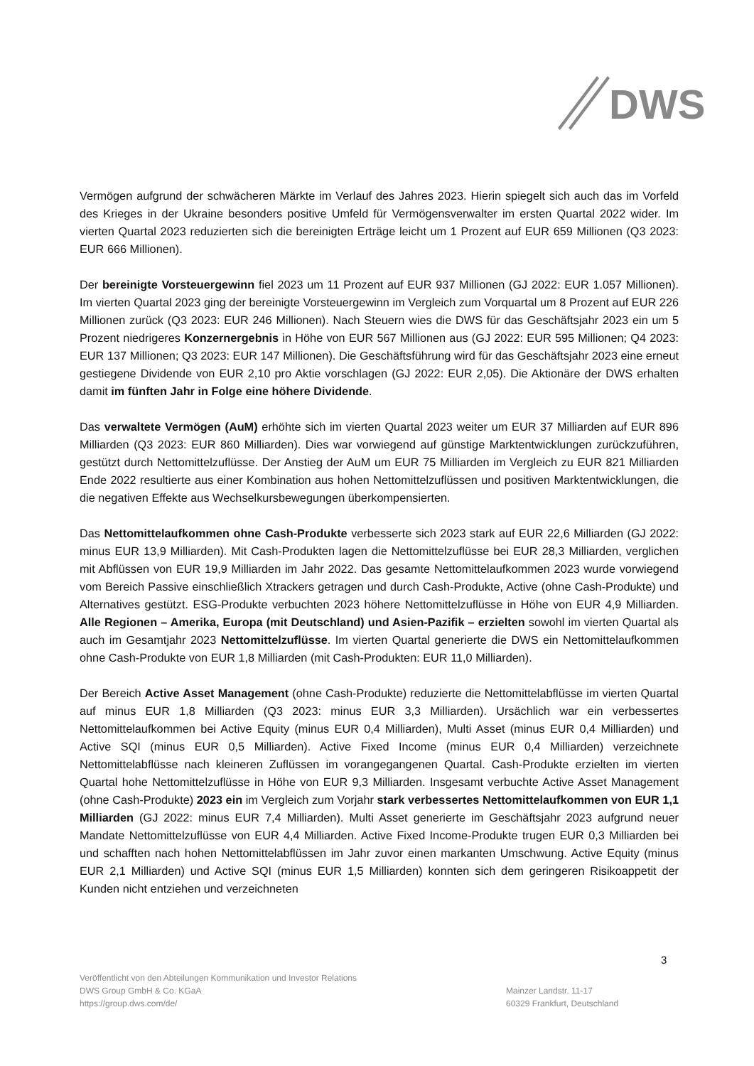DWS
Vermögen aufgrund der schwächeren Märkte im Verlauf des Jahres 2023. Hierin spiegelt sich auch das im Vorfeld des Krieges in der Ukraine besonders positive Umfeld für Vermögensverwalter im ersten Quartal 2022 wider. Im vierten Quartal 2023 reduzierten sich die bereinigten Erträge leicht um 1 Prozent auf EUR 659 Millionen (Q3 2023: EUR 666 Millionen).
Der bereinigte Vorsteuergewinn fiel 2023 um 11 Prozent auf EUR 937 Millionen (GJ 2022: EUR 1.057 Millionen). Im vierten Quartal 2023 ging der bereinigte Vorsteuergewinn im Vergleich zum Vorquartal um 8 Prozent auf EUR 226 Millionen zurück (Q3 2023: EUR 246 Millionen). Nach Steuern wies die DWS für das Geschäftsjahr 2023 ein um 5 Prozent niedrigeres Konzernergebnis in Höhe von EUR 567 Millionen aus (GJ 2022: EUR 595 Millionen; Q4 2023: EUR 137 Millionen; Q3 2023: EUR 147 Millionen). Die Geschäftsführung wird für das Geschäftsjahr 2023 eine erneut gestiegene Dividende von EUR 2,10 pro Aktie vorschlagen (GJ 2022: EUR 2,05). Die Aktionäre der DWS erhalten damit im fünften Jahr in Folge eine höhere Dividende.
Das verwaltete Vermögen (AuM) erhöhte sich im vierten Quartal 2023 weiter um EUR 37 Milliarden auf EUR 896 Milliarden (Q3 2023: EUR 860 Milliarden). Dies war vorwiegend auf günstige Marktentwicklungen zurückzuführen, gestützt durch Nettomittelzuflüsse. Der Anstieg der AuM um EUR 75 Milliarden im Vergleich zu EUR 821 Milliarden Ende 2022 resultierte aus einer Kombination aus hohen Nettomittelzuflüssen und positiven Marktentwicklungen, die die negativen Effekte aus Wechselkursbewegungen überkompensierten.
Das Nettomittelaufkommen ohne Cash-Produkte verbesserte sich 2023 stark auf EUR 22,6 Milliarden (GJ 2022: minus EUR 13,9 Milliarden). Mit Cash-Produkten lagen die Nettomittelzuflüsse bei EUR 28,3 Milliarden, verglichen mit Abflüssen von EUR 19,9 Milliarden im Jahr 2022. Das gesamte Nettomittelaufkommen 2023 wurde vorwiegend vom Bereich Passive einschließlich Xtrackers getragen und durch Cash-Produkte, Active (ohne Cash-Produkte) und Alternatives gestützt. ESG-Produkte verbuchten 2023 höhere Nettomittelzuflüsse in Höhe von EUR 4,9 Milliarden. Alle Regionen – Amerika, Europa (mit Deutschland) und Asien-Pazifik – erzielten sowohl im vierten Quartal als auch im Gesamtjahr 2023 Nettomittelzuflüsse. Im vierten Quartal generierte die DWS ein Nettomittelaufkommen ohne Cash-Produkte von EUR 1,8 Milliarden (mit Cash-Produkten: EUR 11,0 Milliarden).
Der Bereich Active Asset Management (ohne Cash-Produkte) reduzierte die Nettomittelabflüsse im vierten Quartal auf minus EUR 1,8 Milliarden (Q3 2023: minus EUR 3,3 Milliarden). Ursächlich war ein verbessertes Nettomittelaufkommen bei Active Equity (minus EUR 0,4 Milliarden), Multi Asset (minus EUR 0,4 Milliarden) und Active SQI (minus EUR 0,5 Milliarden). Active Fixed Income (minus EUR 0,4 Milliarden) verzeichnete Nettomittelabflüsse nach kleineren Zuflüssen im vorangegangenen Quartal. Cash-Produkte erzielten im vierten Quartal hohe Nettomittelzuflüsse in Höhe von EUR 9,3 Milliarden. Insgesamt verbuchte Active Asset Management (ohne Cash-Produkte) 2023 ein im Vergleich zum Vorjahr stark verbessertes Nettomittelaufkommen von EUR 1,1 Milliarden (GJ 2022: minus EUR 7,4 Milliarden). Multi Asset generierte im Geschäftsjahr 2023 aufgrund neuer Mandate Nettomittelzuflüsse von EUR 4,4 Milliarden. Active Fixed Income-Produkte trugen EUR 0,3 Milliarden bei und schafften nach hohen Nettomittelabflüssen im Jahr zuvor einen markanten Umschwung. Active Equity (minus EUR 2,1 Milliarden) und Active SQI (minus EUR 1,5 Milliarden) konnten sich dem geringeren Risikoappetit der Kunden nicht entziehen und verzeichneten
3
Veröffentlicht von den Abteilungen Kommunikation und Investor Relations
DWS Group GmbH & Co. KGaA
https://group.dws.com/de/
Mainzer Landstr. 11-17
60329 Frankfurt, Deutschland